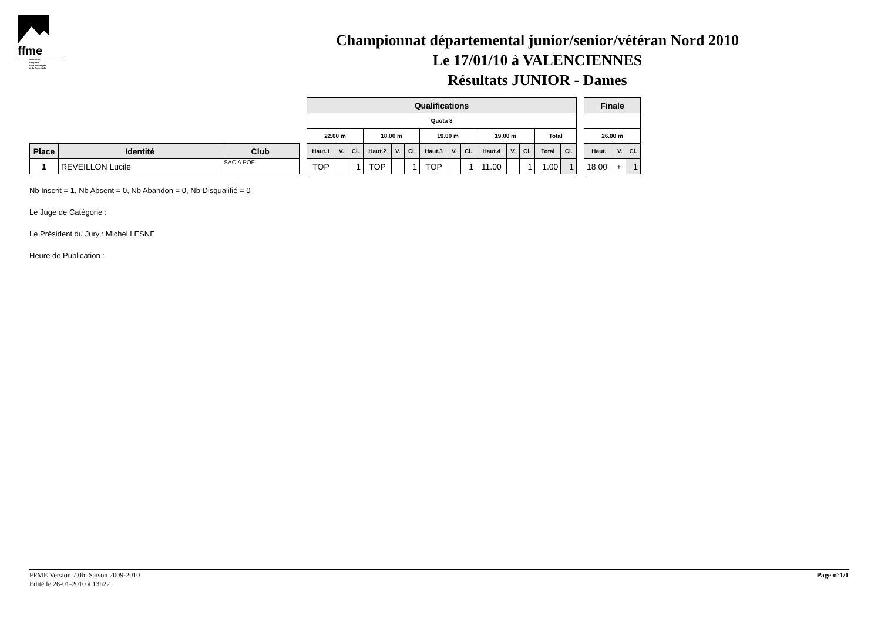ffme
fédération
française
de la montagne
et de l'escalade
Championnat départemental junior/senior/vétéran Nord 2010
Le 17/01/10 à VALENCIENNES
Résultats JUNIOR - Dames
| Place | Identité | Club |
| --- | --- | --- |
| 1 | REVEILLON Lucile | SAC A POF |
| Qualifications | | | | | | | | | | | | | |
| --- | --- | --- | --- | --- | --- | --- | --- | --- | --- | --- | --- | --- | --- |
| Quota 3 | | | | | | | | | | | | | |
| 22.00 m | | | 18.00 m | | | 19.00 m | | | 19.00 m | | | Total | |
| Haut.1 | V. | Cl. | Haut.2 | V. | Cl. | Haut.3 | V. | Cl. | Haut.4 | V. | Cl. | Total | Cl. |
| TOP | | 1 | TOP | | 1 | TOP | | 1 | 11.00 | | 1 | 1.00 | 1 |
| Finale | | |
| --- | --- | --- |
| 26.00 m | | |
| Haut. | V. | Cl. |
| 18.00 | + | 1 |
Nb Inscrit = 1, Nb Absent = 0, Nb Abandon = 0, Nb Disqualifié = 0
Le Juge de Catégorie :
Le Président du Jury : Michel LESNE
Heure de Publication :
FFME Version 7.0b: Saison 2009-2010
Edité le 26-01-2010 à 13h22
Page n°1/1